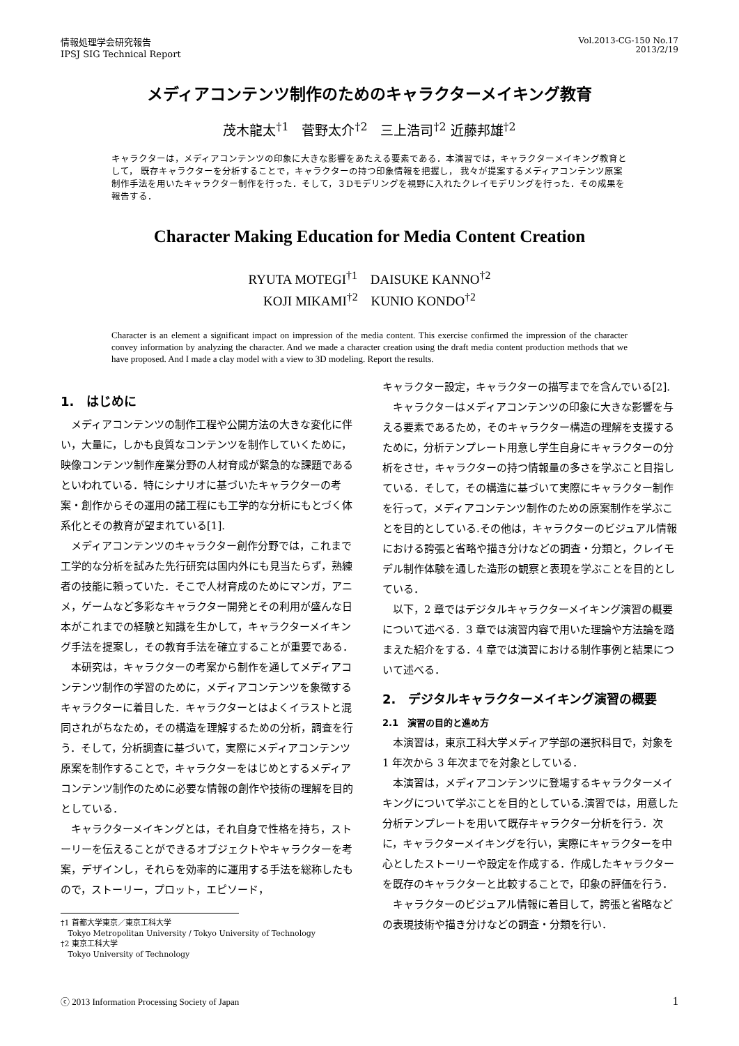情報処理学会研究報告
IPSJ SIG Technical Report
Vol.2013-CG-150 No.17
2013/2/19
メディアコンテンツ制作のためのキャラクターメイキング教育
茂木龍太<sup>†1</sup>　菅野太介<sup>†2</sup>　三上浩司<sup>†2</sup> 近藤邦雄<sup>†2</sup>
キャラクターは，メディアコンテンツの印象に大きな影響をあたえる要素である．本演習では，キャラクターメイキング教育として， 既存キャラクターを分析することで，キャラクターの持つ印象情報を把握し， 我々が提案するメディアコンテンツ原案制作手法を用いたキャラクター制作を行った．そして，３Dモデリングを視野に入れたクレイモデリングを行った．その成果を報告する．
Character Making Education for Media Content Creation
RYUTA MOTEGI<sup>†1</sup>　DAISUKE KANNO<sup>†2</sup>
KOJI MIKAMI<sup>†2</sup>　KUNIO KONDO<sup>†2</sup>
Character is an element a significant impact on impression of the media content. This exercise confirmed the impression of the character convey information by analyzing the character. And we made a character creation using the draft media content production methods that we have proposed. And I made a clay model with a view to 3D modeling. Report the results.
1.　はじめに
メディアコンテンツの制作工程や公開方法の大きな変化に伴い，大量に，しかも良質なコンテンツを制作していくために，映像コンテンツ制作産業分野の人材育成が緊急的な課題であるといわれている．特にシナリオに基づいたキャラクターの考案・創作からその運用の諸工程にも工学的な分析にもとづく体系化とその教育が望まれている[1].
メディアコンテンツのキャラクター創作分野では，これまで工学的な分析を試みた先行研究は国内外にも見当たらず，熟練者の技能に頼っていた．そこで人材育成のためにマンガ，アニメ，ゲームなど多彩なキャラクター開発とその利用が盛んな日本がこれまでの経験と知識を生かして，キャラクターメイキング手法を提案し，その教育手法を確立することが重要である．
本研究は，キャラクターの考案から制作を通してメディアコンテンツ制作の学習のために，メディアコンテンツを象徴するキャラクターに着目した．キャラクターとはよくイラストと混同されがちなため，その構造を理解するための分析，調査を行う．そして，分析調査に基づいて，実際にメディアコンテンツ原案を制作することで，キャラクターをはじめとするメディアコンテンツ制作のために必要な情報の創作や技術の理解を目的としている．
キャラクターメイキングとは，それ自身で性格を持ち，ストーリーを伝えることができるオブジェクトやキャラクターを考案，デザインし，それらを効率的に運用する手法を総称したもので，ストーリー，プロット，エピソード，
†1 首都大学東京／東京工科大学
Tokyo Metropolitan University / Tokyo University of Technology
†2 東京工科大学
Tokyo University of Technology
キャラクター設定，キャラクターの描写までを含んでいる[2].
キャラクターはメディアコンテンツの印象に大きな影響を与える要素であるため，そのキャラクター構造の理解を支援するために，分析テンプレート用意し学生自身にキャラクターの分析をさせ，キャラクターの持つ情報量の多さを学ぶこと目指している．そして，その構造に基づいて実際にキャラクター制作を行って，メディアコンテンツ制作のための原案制作を学ぶことを目的としている.その他は，キャラクターのビジュアル情報における誇張と省略や描き分けなどの調査・分類と，クレイモデル制作体験を通した造形の観察と表現を学ぶことを目的としている．
以下，2 章ではデジタルキャラクターメイキング演習の概要について述べる．3 章では演習内容で用いた理論や方法論を踏まえた紹介をする．4 章では演習における制作事例と結果について述べる．
2.　デジタルキャラクターメイキング演習の概要
2.1　演習の目的と進め方
本演習は，東京工科大学メディア学部の選択科目で，対象を 1 年次から 3 年次までを対象としている．
本演習は，メディアコンテンツに登場するキャラクターメイキングについて学ぶことを目的としている.演習では，用意した分析テンプレートを用いて既存キャラクター分析を行う．次に，キャラクターメイキングを行い，実際にキャラクターを中心としたストーリーや設定を作成する．作成したキャラクターを既存のキャラクターと比較することで，印象の評価を行う．
キャラクターのビジュアル情報に着目して，誇張と省略などの表現技術や描き分けなどの調査・分類を行い．
ⓒ 2013 Information Processing Society of Japan 1